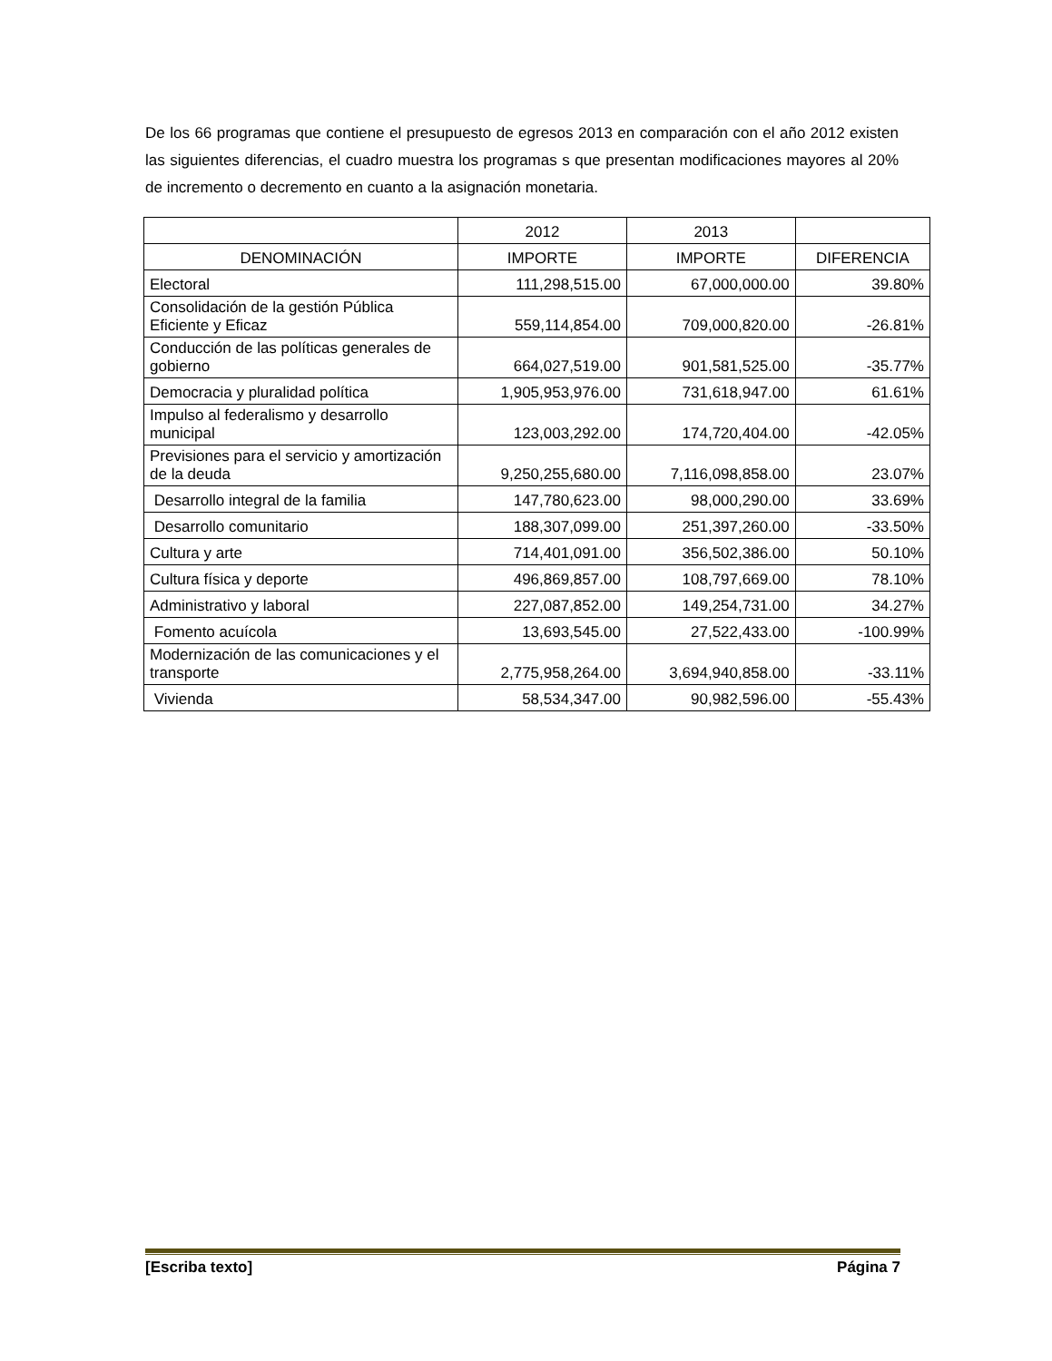De los 66 programas que contiene el presupuesto de egresos 2013 en comparación con el año 2012 existen las siguientes diferencias, el cuadro muestra los programas s que presentan modificaciones mayores al 20% de incremento o decremento en cuanto a la asignación monetaria.
| | 2012 | 2013 | |
| --- | --- | --- | --- |
| DENOMINACIÓN | IMPORTE | IMPORTE | DIFERENCIA |
| Electoral | 111,298,515.00 | 67,000,000.00 | 39.80% |
| Consolidación de la gestión Pública Eficiente y Eficaz | 559,114,854.00 | 709,000,820.00 | -26.81% |
| Conducción de las políticas generales de gobierno | 664,027,519.00 | 901,581,525.00 | -35.77% |
| Democracia y pluralidad política | 1,905,953,976.00 | 731,618,947.00 | 61.61% |
| Impulso al federalismo y desarrollo municipal | 123,003,292.00 | 174,720,404.00 | -42.05% |
| Previsiones para el servicio y amortización de la deuda | 9,250,255,680.00 | 7,116,098,858.00 | 23.07% |
| Desarrollo integral de la familia | 147,780,623.00 | 98,000,290.00 | 33.69% |
| Desarrollo comunitario | 188,307,099.00 | 251,397,260.00 | -33.50% |
| Cultura y arte | 714,401,091.00 | 356,502,386.00 | 50.10% |
| Cultura física y deporte | 496,869,857.00 | 108,797,669.00 | 78.10% |
| Administrativo y laboral | 227,087,852.00 | 149,254,731.00 | 34.27% |
| Fomento acuícola | 13,693,545.00 | 27,522,433.00 | -100.99% |
| Modernización de las comunicaciones y el transporte | 2,775,958,264.00 | 3,694,940,858.00 | -33.11% |
| Vivienda | 58,534,347.00 | 90,982,596.00 | -55.43% |
[Escriba texto] Página 7